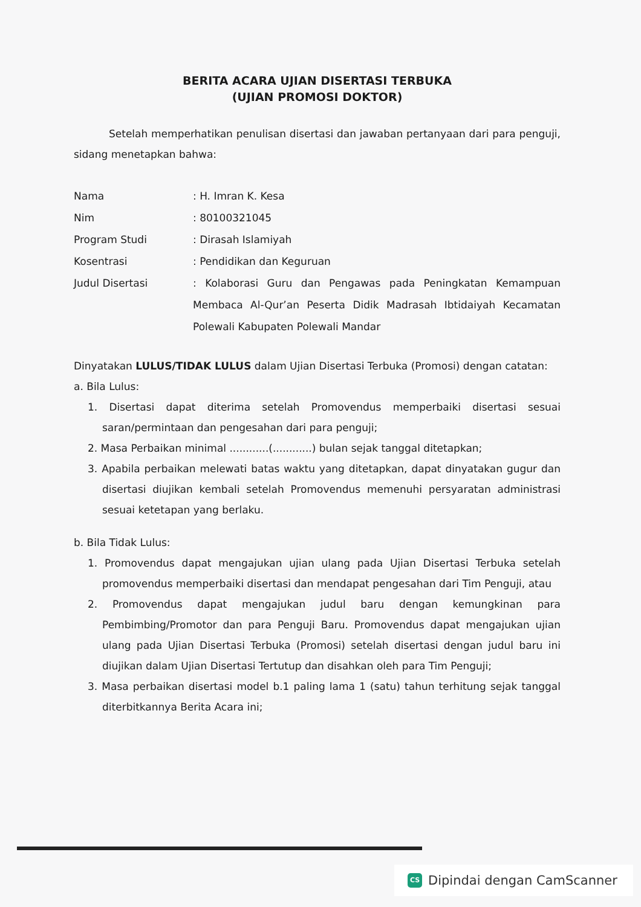BERITA ACARA UJIAN DISERTASI TERBUKA
(UJIAN PROMOSI DOKTOR)
Setelah memperhatikan penulisan disertasi dan jawaban pertanyaan dari para penguji, sidang menetapkan bahwa:
Nama : H. Imran K. Kesa
Nim : 80100321045
Program Studi : Dirasah Islamiyah
Kosentrasi : Pendidikan dan Keguruan
Judul Disertasi : Kolaborasi Guru dan Pengawas pada Peningkatan Kemampuan Membaca Al-Qur’an Peserta Didik Madrasah Ibtidaiyah Kecamatan Polewali Kabupaten Polewali Mandar
Dinyatakan LULUS/TIDAK LULUS dalam Ujian Disertasi Terbuka (Promosi) dengan catatan:
a. Bila Lulus:
1. Disertasi dapat diterima setelah Promovendus memperbaiki disertasi sesuai saran/permintaan dan pengesahan dari para penguji;
2. Masa Perbaikan minimal ............(............) bulan sejak tanggal ditetapkan;
3. Apabila perbaikan melewati batas waktu yang ditetapkan, dapat dinyatakan gugur dan disertasi diujikan kembali setelah Promovendus memenuhi persyaratan administrasi sesuai ketetapan yang berlaku.
b. Bila Tidak Lulus:
1. Promovendus dapat mengajukan ujian ulang pada Ujian Disertasi Terbuka setelah promovendus memperbaiki disertasi dan mendapat pengesahan dari Tim Penguji, atau
2. Promovendus dapat mengajukan judul baru dengan kemungkinan para Pembimbing/Promotor dan para Penguji Baru. Promovendus dapat mengajukan ujian ulang pada Ujian Disertasi Terbuka (Promosi) setelah disertasi dengan judul baru ini diujikan dalam Ujian Disertasi Tertutup dan disahkan oleh para Tim Penguji;
3. Masa perbaikan disertasi model b.1 paling lama 1 (satu) tahun terhitung sejak tanggal diterbitkannya Berita Acara ini;
CS Dipindai dengan CamScanner